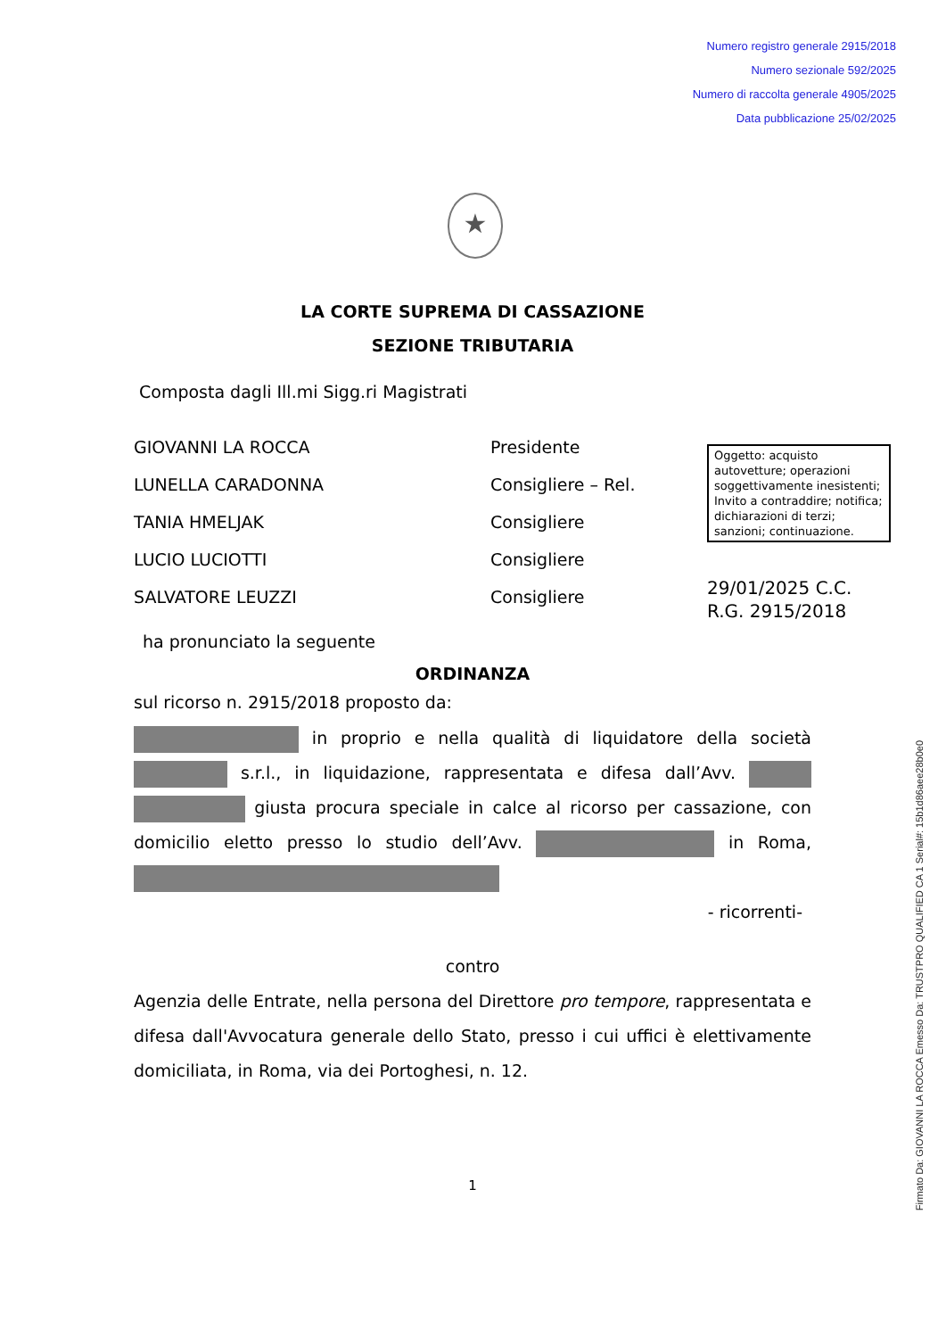Numero registro generale 2915/2018
Numero sezionale 592/2025
Numero di raccolta generale 4905/2025
Data pubblicazione 25/02/2025
★
LA CORTE SUPREMA DI CASSAZIONE
SEZIONE TRIBUTARIA
Composta dagli Ill.mi Sigg.ri Magistrati
GIOVANNI LA ROCCA
LUNELLA CARADONNA
TANIA HMELJAK
LUCIO LUCIOTTI
SALVATORE LEUZZI
Presidente
Consigliere – Rel.
Consigliere
Consigliere
Consigliere
ha pronunciato la seguente
ORDINANZA
sul ricorso n. 2915/2018 proposto da:
in proprio e nella qualità di liquidatore della società s.r.l., in liquidazione, rappresentata e difesa dall’Avv. giusta procura speciale in calce al ricorso per cassazione, con domicilio eletto presso lo studio dell’Avv. in Roma,
- ricorrenti-
contro
Agenzia delle Entrate, nella persona del Direttore pro tempore, rappresentata e difesa dall'Avvocatura generale dello Stato, presso i cui uffici è elettivamente domiciliata, in Roma, via dei Portoghesi, n. 12.
1
Oggetto: acquisto autovetture; operazioni soggettivamente inesistenti; Invito a contraddire; notifica; dichiarazioni di terzi; sanzioni; continuazione.
29/01/2025 C.C.
R.G. 2915/2018
Firmato Da: GIOVANNI LA ROCCA Emesso Da: TRUSTPRO QUALIFIED CA 1 Serial#: 15b1d86aee28b0e0